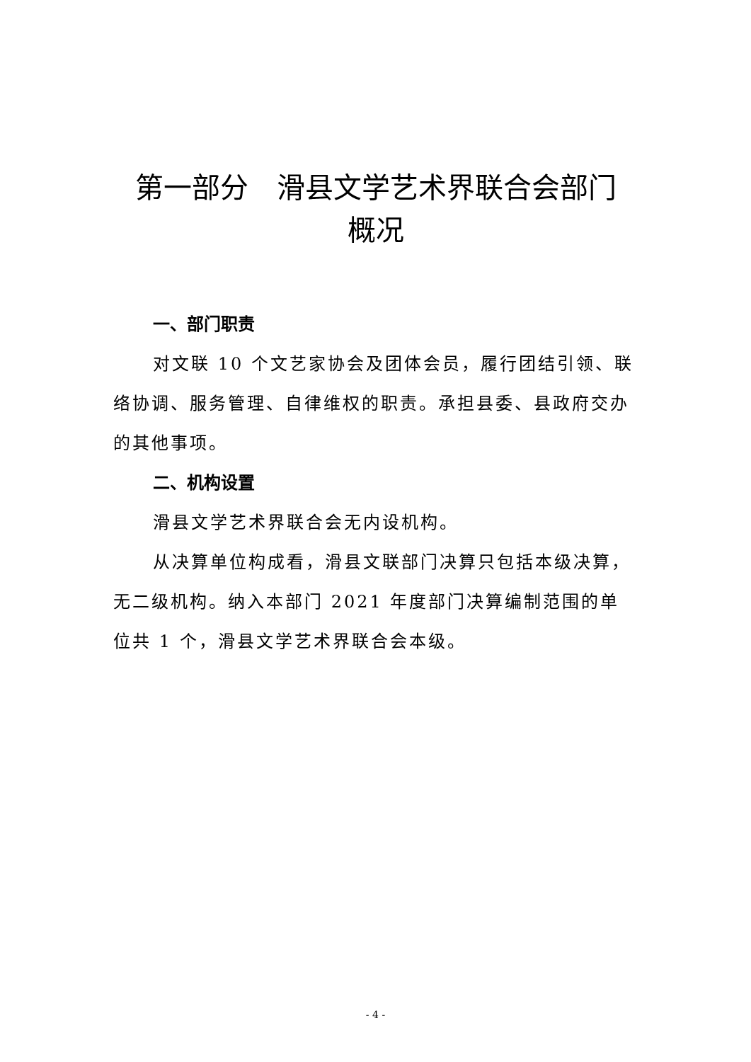第一部分　滑县文学艺术界联合会部门
概况
一、部门职责
对文联 10 个文艺家协会及团体会员，履行团结引领、联络协调、服务管理、自律维权的职责。承担县委、县政府交办的其他事项。
二、机构设置
滑县文学艺术界联合会无内设机构。
从决算单位构成看，滑县文联部门决算只包括本级决算，无二级机构。纳入本部门 2021 年度部门决算编制范围的单位共 1 个，滑县文学艺术界联合会本级。
- 4 -